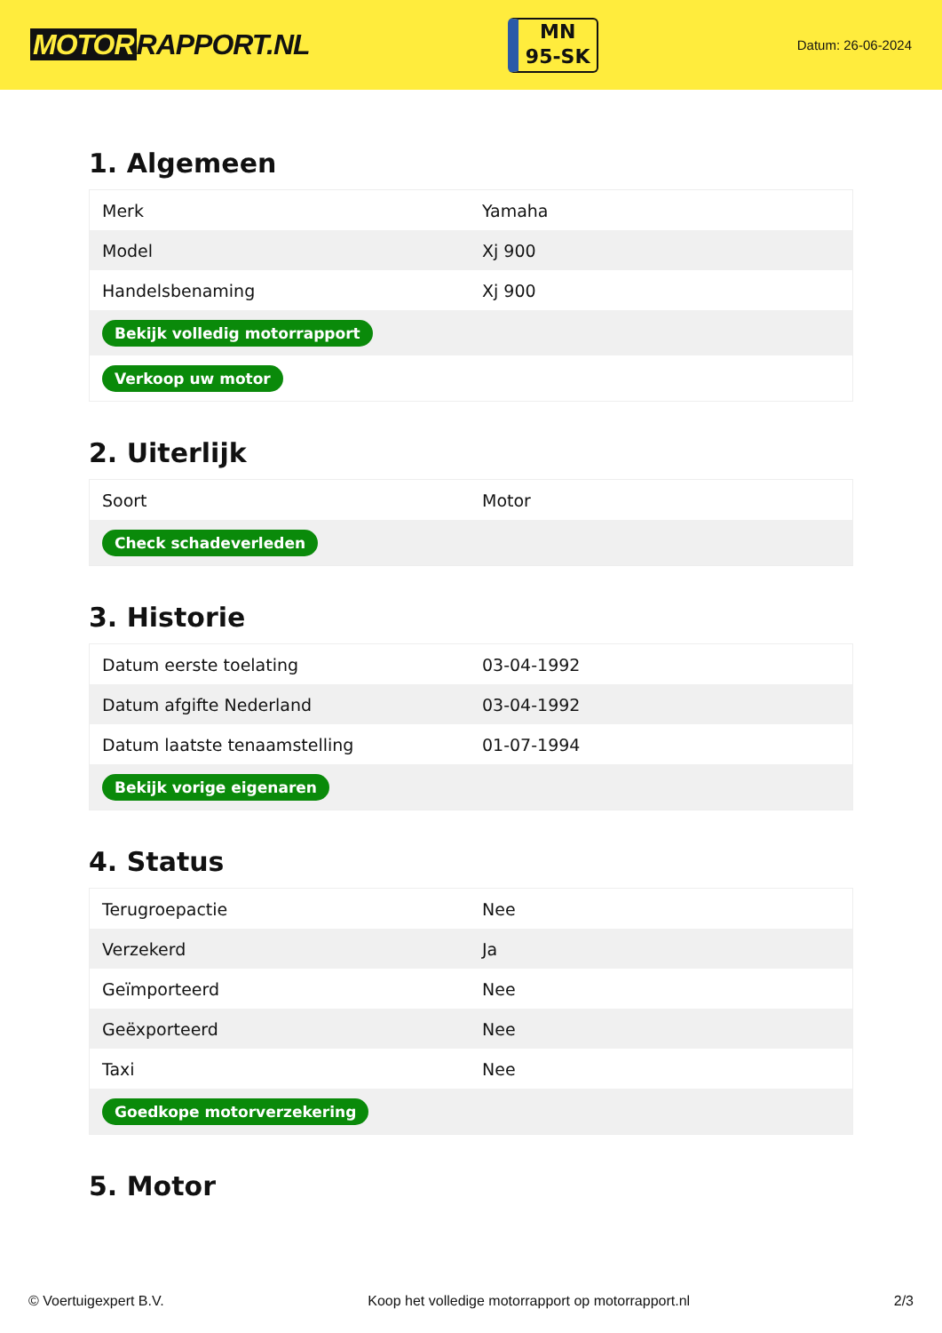MOTOR RAPPORT.NL
MN
95-SK
Datum: 26-06-2024
1. Algemeen
| Merk | Yamaha |
| Model | Xj 900 |
| Handelsbenaming | Xj 900 |
| Bekijk volledig motorrapport | |
| Verkoop uw motor | |
2. Uiterlijk
| Soort | Motor |
| Check schadeverleden | |
3. Historie
| Datum eerste toelating | 03-04-1992 |
| Datum afgifte Nederland | 03-04-1992 |
| Datum laatste tenaamstelling | 01-07-1994 |
| Bekijk vorige eigenaren | |
4. Status
| Terugroepactie | Nee |
| Verzekerd | Ja |
| Geïmporteerd | Nee |
| Geëxporteerd | Nee |
| Taxi | Nee |
| Goedkope motorverzekering | |
5. Motor
© Voertuigexpert B.V. Koop het volledige motorrapport op motorrapport.nl 2/3